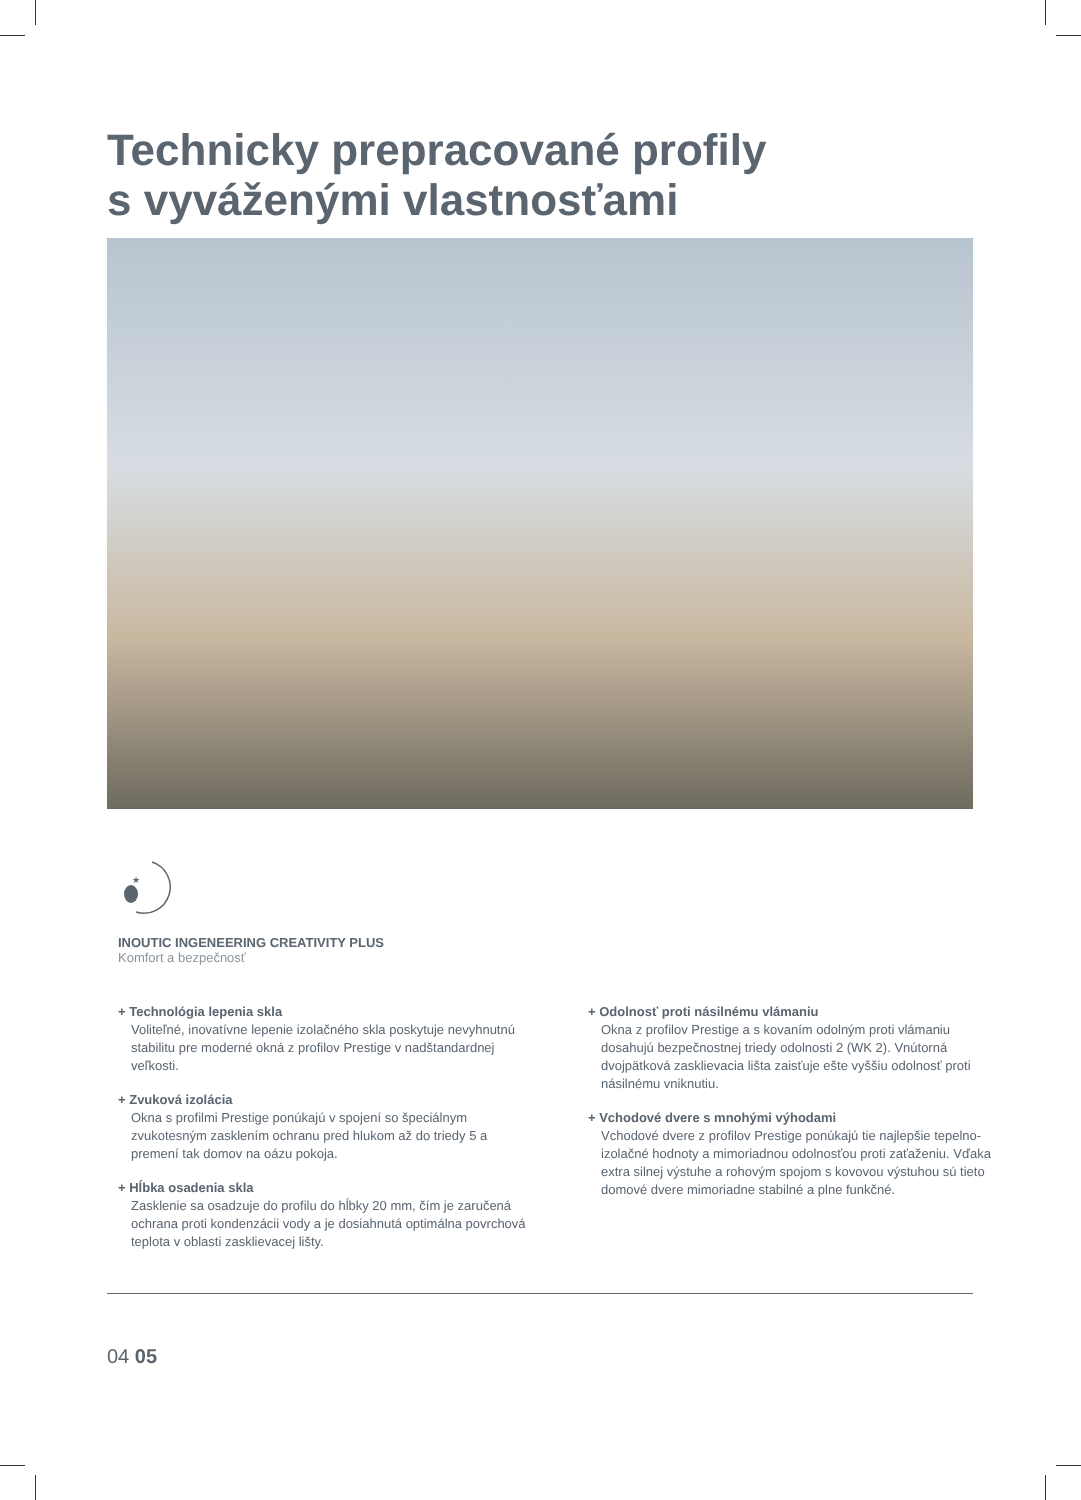Technicky prepracované profily
s vyváženými vlastnosťami
★
INOUTIC INGENEERING CREATIVITY PLUS
Komfort a bezpečnosť
+ Technológia lepenia skla
Voliteľné, inovatívne lepenie izolačného skla poskytuje nevyhnutnú stabilitu pre moderné okná z profilov Prestige v nadštandardnej veľkosti.
+ Zvuková izolácia
Okna s profilmi Prestige ponúkajú v spojení so špeciálnym zvukotesným zasklením ochranu pred hlukom až do triedy 5 a premení tak domov na oázu pokoja.
+ Hĺbka osadenia skla
Zasklenie sa osadzuje do profilu do hĺbky 20 mm, čím je zaručená ochrana proti kondenzácii vody a je dosiahnutá optimálna povrchová teplota v oblasti zasklievacej lišty.
+ Odolnosť proti násilnému vlámaniu
Okna z profilov Prestige a s kovaním odolným proti vlámaniu dosahujú bezpečnostnej triedy odolnosti 2 (WK 2). Vnútorná dvojpätková zasklievacia lišta zaisťuje ešte vyššiu odolnosť proti násilnému vniknutiu.
+ Vchodové dvere s mnohými výhodami
Vchodové dvere z profilov Prestige ponúkajú tie najlepšie tepelno-izolačné hodnoty a mimoriadnou odolnosťou proti zaťaženiu. Vďaka extra silnej výstuhe a rohovým spojom s kovovou výstuhou sú tieto domové dvere mimoriadne stabilné a plne funkčné.
04 05